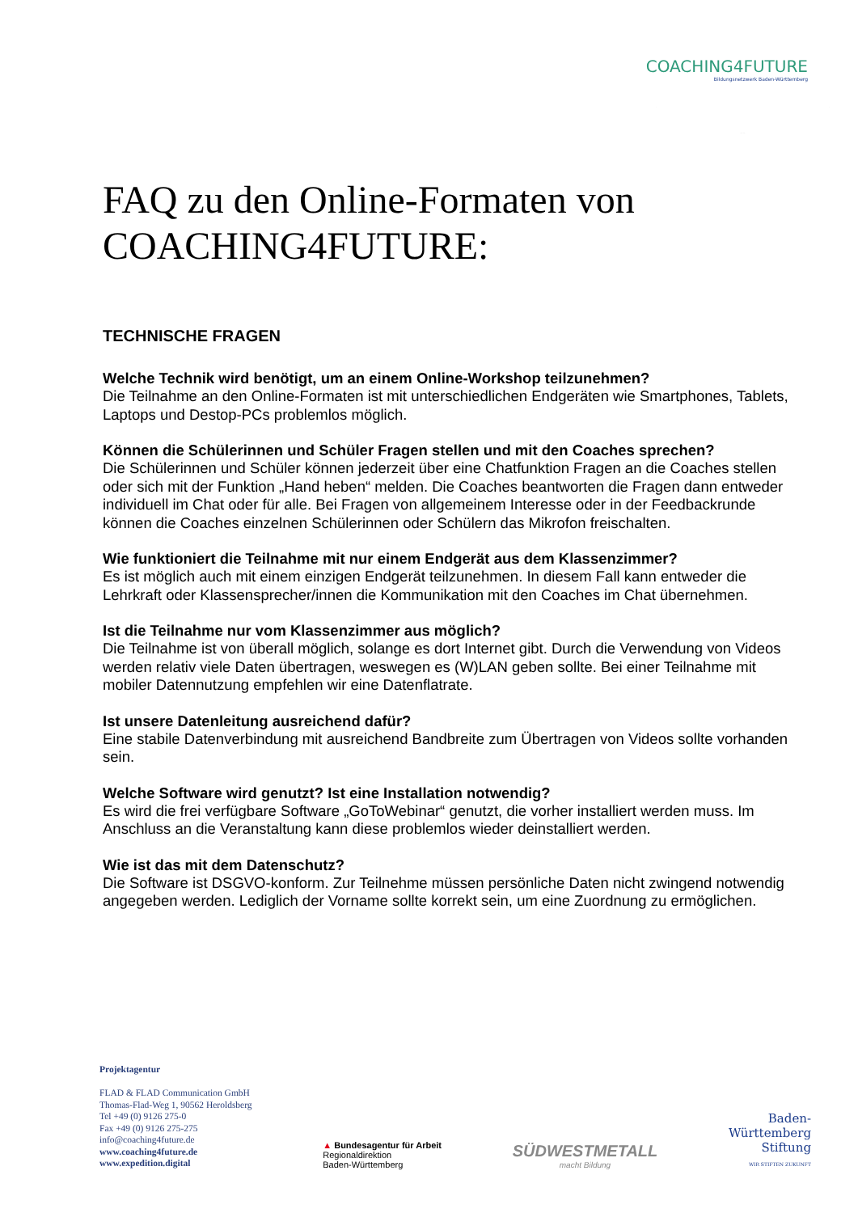COACHING4FUTURE
Bildungsnetzwerk Baden-Württemberg
FAQ zu den Online-Formaten von COACHING4FUTURE:
TECHNISCHE FRAGEN
Welche Technik wird benötigt, um an einem Online-Workshop teilzunehmen?
Die Teilnahme an den Online-Formaten ist mit unterschiedlichen Endgeräten wie Smartphones, Tablets, Laptops und Destop-PCs problemlos möglich.
Können die Schülerinnen und Schüler Fragen stellen und mit den Coaches sprechen?
Die Schülerinnen und Schüler können jederzeit über eine Chatfunktion Fragen an die Coaches stellen oder sich mit der Funktion „Hand heben“ melden. Die Coaches beantworten die Fragen dann entweder individuell im Chat oder für alle. Bei Fragen von allgemeinem Interesse oder in der Feedbackrunde können die Coaches einzelnen Schülerinnen oder Schülern das Mikrofon freischalten.
Wie funktioniert die Teilnahme mit nur einem Endgerät aus dem Klassenzimmer?
Es ist möglich auch mit einem einzigen Endgerät teilzunehmen. In diesem Fall kann entweder die Lehrkraft oder Klassensprecher/innen die Kommunikation mit den Coaches im Chat übernehmen.
Ist die Teilnahme nur vom Klassenzimmer aus möglich?
Die Teilnahme ist von überall möglich, solange es dort Internet gibt. Durch die Verwendung von Videos werden relativ viele Daten übertragen, weswegen es (W)LAN geben sollte. Bei einer Teilnahme mit mobiler Datennutzung empfehlen wir eine Datenflatrate.
Ist unsere Datenleitung ausreichend dafür?
Eine stabile Datenverbindung mit ausreichend Bandbreite zum Übertragen von Videos sollte vorhanden sein.
Welche Software wird genutzt? Ist eine Installation notwendig?
Es wird die frei verfügbare Software „GoToWebinar“ genutzt, die vorher installiert werden muss. Im Anschluss an die Veranstaltung kann diese problemlos wieder deinstalliert werden.
Wie ist das mit dem Datenschutz?
Die Software ist DSGVO-konform. Zur Teilnehme müssen persönliche Daten nicht zwingend notwendig angegeben werden. Lediglich der Vorname sollte korrekt sein, um eine Zuordnung zu ermöglichen.
Projektagentur
FLAD & FLAD Communication GmbH
Thomas-Flad-Weg 1, 90562 Heroldsberg
Tel +49 (0) 9126 275-0
Fax +49 (0) 9126 275-275
info@coaching4future.de
www.coaching4future.de
www.expedition.digital
▲ Bundesagentur für Arbeit
Regionaldirektion
Baden-Württemberg
SÜDWESTMETALL
macht Bildung
Baden-
Württemberg
Stiftung
WIR STIFTEN ZUKUNFT